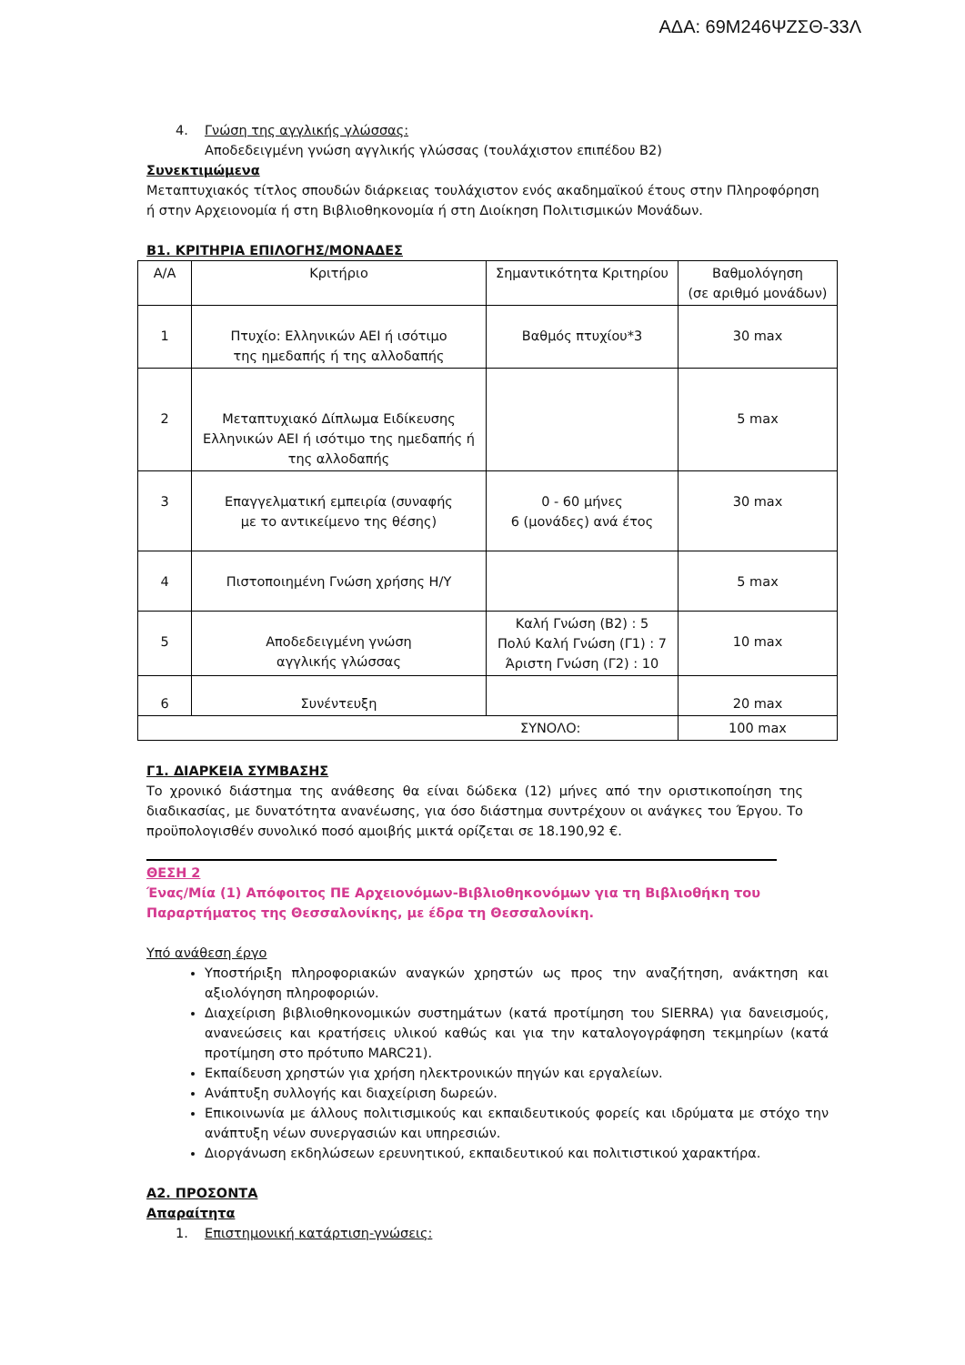ΑΔΑ: 69Μ246ΨΖΣΘ-33Λ
4. Γνώση της αγγλικής γλώσσας:
Αποδεδειγμένη γνώση αγγλικής γλώσσας (τουλάχιστον επιπέδου Β2)
Συνεκτιμώμενα
Μεταπτυχιακός τίτλος σπουδών διάρκειας τουλάχιστον ενός ακαδημαϊκού έτους στην Πληροφόρηση ή στην Αρχειονομία ή στη Βιβλιοθηκονομία ή στη Διοίκηση Πολιτισμικών Μονάδων.
Β1. ΚΡΙΤΗΡΙΑ ΕΠΙΛΟΓΗΣ/ΜΟΝΑΔΕΣ
| Α/Α | Κριτήριο | Σημαντικότητα Κριτηρίου | Βαθμολόγηση (σε αριθμό μονάδων) |
| 1 | Πτυχίο: Ελληνικών ΑΕΙ ή ισότιμο της ημεδαπής ή της αλλοδαπής | Βαθμός πτυχίου*3 | 30 max |
| 2 | Μεταπτυχιακό Δίπλωμα Ειδίκευσης Ελληνικών ΑΕΙ ή ισότιμο της ημεδαπής ή της αλλοδαπής | | 5 max |
| 3 | Επαγγελματική εμπειρία (συναφής με το αντικείμενο της θέσης) | 0 - 60 μήνες 6 (μονάδες) ανά έτος | 30 max |
| 4 | Πιστοποιημένη Γνώση χρήσης Η/Υ | | 5 max |
| 5 | Αποδεδειγμένη γνώση αγγλικής γλώσσας | Καλή Γνώση (Β2) : 5 Πολύ Καλή Γνώση (Γ1) : 7 Άριστη Γνώση (Γ2) : 10 | 10 max |
| 6 | Συνέντευξη | | 20 max |
| ΣΥΝΟΛΟ: | | | 100 max |
Γ1. ΔΙΑΡΚΕΙΑ ΣΥΜΒΑΣΗΣ
Το χρονικό διάστημα της ανάθεσης θα είναι δώδεκα (12) μήνες από την οριστικοποίηση της διαδικασίας, με δυνατότητα ανανέωσης, για όσο διάστημα συντρέχουν οι ανάγκες του Έργου. Το προϋπολογισθέν συνολικό ποσό αμοιβής μικτά ορίζεται σε 18.190,92 €.
ΘΕΣΗ 2
Ένας/Μία (1) Απόφοιτος ΠΕ Αρχειονόμων-Βιβλιοθηκονόμων για τη Βιβλιοθήκη του Παραρτήματος της Θεσσαλονίκης, με έδρα τη Θεσσαλονίκη.
Υπό ανάθεση έργο
Υποστήριξη πληροφοριακών αναγκών χρηστών ως προς την αναζήτηση, ανάκτηση και αξιολόγηση πληροφοριών.
Διαχείριση βιβλιοθηκονομικών συστημάτων (κατά προτίμηση του SIERRA) για δανεισμούς, ανανεώσεις και κρατήσεις υλικού καθώς και για την καταλογογράφηση τεκμηρίων (κατά προτίμηση στο πρότυπο MARC21).
Εκπαίδευση χρηστών για χρήση ηλεκτρονικών πηγών και εργαλείων.
Ανάπτυξη συλλογής και διαχείριση δωρεών.
Επικοινωνία με άλλους πολιτισμικούς και εκπαιδευτικούς φορείς και ιδρύματα με στόχο την ανάπτυξη νέων συνεργασιών και υπηρεσιών.
Διοργάνωση εκδηλώσεων ερευνητικού, εκπαιδευτικού και πολιτιστικού χαρακτήρα.
Α2. ΠΡΟΣΟΝΤΑ
Απαραίτητα
1. Επιστημονική κατάρτιση-γνώσεις: